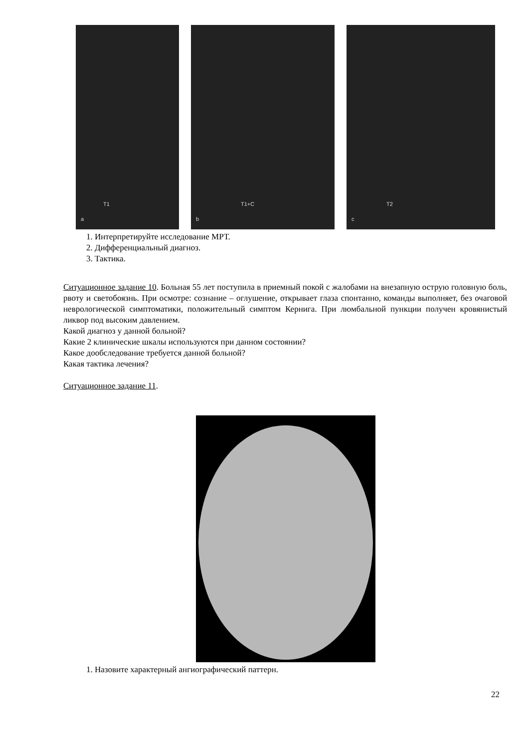T1
a
T1+C
b
T2
c
1. Интерпретируйте исследование МРТ.
2. Дифференциальный диагноз.
3. Тактика.
Ситуационное задание 10. Больная 55 лет поступила в приемный покой с жалобами на внезапную острую головную боль, рвоту и светобоязнь. При осмотре: сознание – оглушение, открывает глаза спонтанно, команды выполняет, без очаговой неврологической симптоматики, положительный симптом Кернига. При люмбальной пункции получен кровянистый ликвор под высоким давлением.
Какой диагноз у данной больной?
Какие 2 клинические шкалы используются при данном состоянии?
Какое дообследование требуется данной больной?
Какая тактика лечения?
Ситуационное задание 11.
1. Назовите характерный ангиографический паттерн.
22